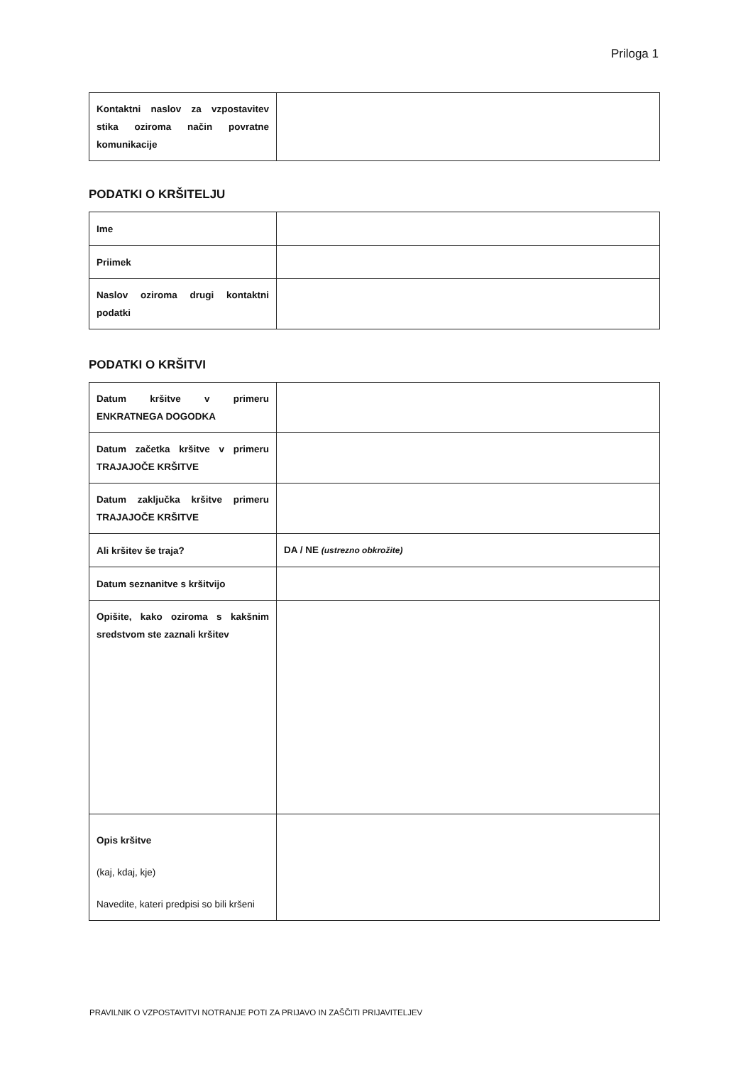Priloga 1
| Kontaktni naslov za vzpostavitev stika oziroma način povratne komunikacije | |
PODATKI O KRŠITELJU
| Ime | |
| Priimek | |
| Naslov oziroma drugi kontaktni podatki | |
PODATKI O KRŠITVI
| Datum kršitve v primeru ENKRATNEGA DOGODKA | |
| Datum začetka kršitve v primeru TRAJAJOČE KRŠITVE | |
| Datum zaključka kršitve primeru TRAJAJOČE KRŠITVE | |
| Ali kršitev še traja? | DA / NE (ustrezno obkrožite) |
| Datum seznanitve s kršitvijo | |
| Opišite, kako oziroma s kakšnim sredstvom ste zaznali kršitev | |
| Opis kršitve (kaj, kdaj, kje) Navedite, kateri predpisi so bili kršeni | |
PRAVILNIK O VZPOSTAVITVI NOTRANJE POTI ZA PRIJAVO IN ZAŠČITI PRIJAVITELJEV